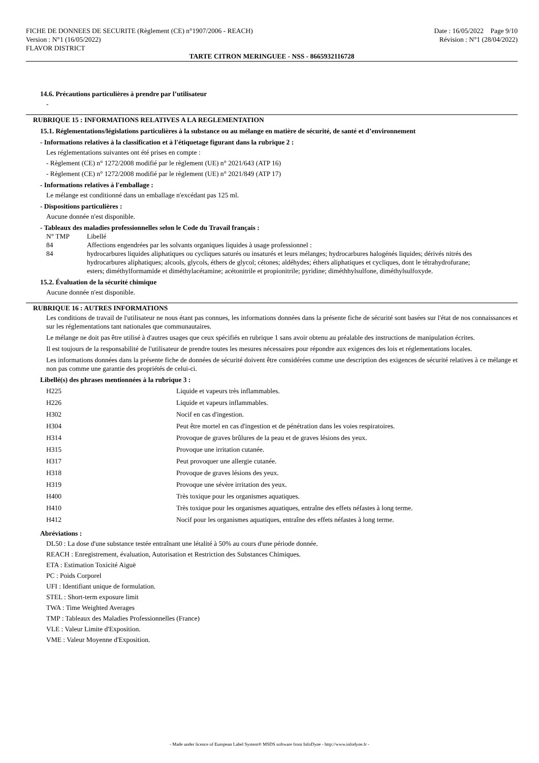FICHE DE DONNEES DE SECURITE (Règlement (CE) n°1907/2006 - REACH)
Version : N°1 (16/05/2022)
FLAVOR DISTRICT
Date : 16/05/2022 Page 9/10
Révision : N°1 (28/04/2022)
TARTE CITRON MERINGUEE - NSS - 8665932116728
14.6. Précautions particulières à prendre par l’utilisateur
-
RUBRIQUE 15 : INFORMATIONS RELATIVES A LA REGLEMENTATION
15.1. Réglementations/législations particulières à la substance ou au mélange en matière de sécurité, de santé et d’environnement
- Informations relatives à la classification et à l'étiquetage figurant dans la rubrique 2 :
Les réglementations suivantes ont été prises en compte :
- Règlement (CE) n° 1272/2008 modifié par le règlement (UE) n° 2021/643 (ATP 16)
- Règlement (CE) n° 1272/2008 modifié par le règlement (UE) n° 2021/849 (ATP 17)
- Informations relatives à l'emballage :
Le mélange est conditionné dans un emballage n'excédant pas 125 ml.
- Dispositions particulières :
Aucune donnée n'est disponible.
- Tableaux des maladies professionnelles selon le Code du Travail français :
| N° TMP | Libellé |
| 84 | Affections engendrées par les solvants organiques liquides à usage professionnel : |
| 84 | hydrocarbures liquides aliphatiques ou cycliques saturés ou insaturés et leurs mélanges; hydrocarbures halogénés liquides; dérivés nitrés des hydrocarbures aliphatiques; alcools, glycols, éthers de glycol; cétones; aldéhydes; éthers aliphatiques et cycliques, dont le tétrahydrofurane; esters; diméthylformamide et diméthylacétamine; acétonitrile et propionitrile; pyridine; diméthhylsulfone, diméthylsulfoxyde. |
15.2. Évaluation de la sécurité chimique
Aucune donnée n'est disponible.
RUBRIQUE 16 : AUTRES INFORMATIONS
Les conditions de travail de l'utilisateur ne nous étant pas connues, les informations données dans la présente fiche de sécurité sont basées sur l'état de nos connaissances et sur les réglementations tant nationales que communautaires.
Le mélange ne doit pas être utilisé à d'autres usages que ceux spécifiés en rubrique 1 sans avoir obtenu au préalable des instructions de manipulation écrites.
Il est toujours de la responsabilité de l'utilisateur de prendre toutes les mesures nécessaires pour répondre aux exigences des lois et réglementations locales.
Les informations données dans la présente fiche de données de sécurité doivent être considérées comme une description des exigences de sécurité relatives à ce mélange et non pas comme une garantie des propriétés de celui-ci.
Libellé(s) des phrases mentionnées à la rubrique 3 :
| H225 | Liquide et vapeurs très inflammables. |
| H226 | Liquide et vapeurs inflammables. |
| H302 | Nocif en cas d'ingestion. |
| H304 | Peut être mortel en cas d'ingestion et de pénétration dans les voies respiratoires. |
| H314 | Provoque de graves brûlures de la peau et de graves lésions des yeux. |
| H315 | Provoque une irritation cutanée. |
| H317 | Peut provoquer une allergie cutanée. |
| H318 | Provoque de graves lésions des yeux. |
| H319 | Provoque une sévère irritation des yeux. |
| H400 | Très toxique pour les organismes aquatiques. |
| H410 | Très toxique pour les organismes aquatiques, entraîne des effets néfastes à long terme. |
| H412 | Nocif pour les organismes aquatiques, entraîne des effets néfastes à long terme. |
Abréviations :
DL50 : La dose d'une substance testée entraînant une létalité à 50% au cours d'une période donnée.
REACH : Enregistrement, évaluation, Autorisation et Restriction des Substances Chimiques.
ETA : Estimation Toxicité Aiguë
PC : Poids Corporel
UFI : Identifiant unique de formulation.
STEL : Short-term exposure limit
TWA : Time Weighted Averages
TMP : Tableaux des Maladies Professionnelles (France)
VLE : Valeur Limite d'Exposition.
VME : Valeur Moyenne d'Exposition.
- Made under licence of European Label System® MSDS software from InfoDyne - http://www.infodyne.fr -